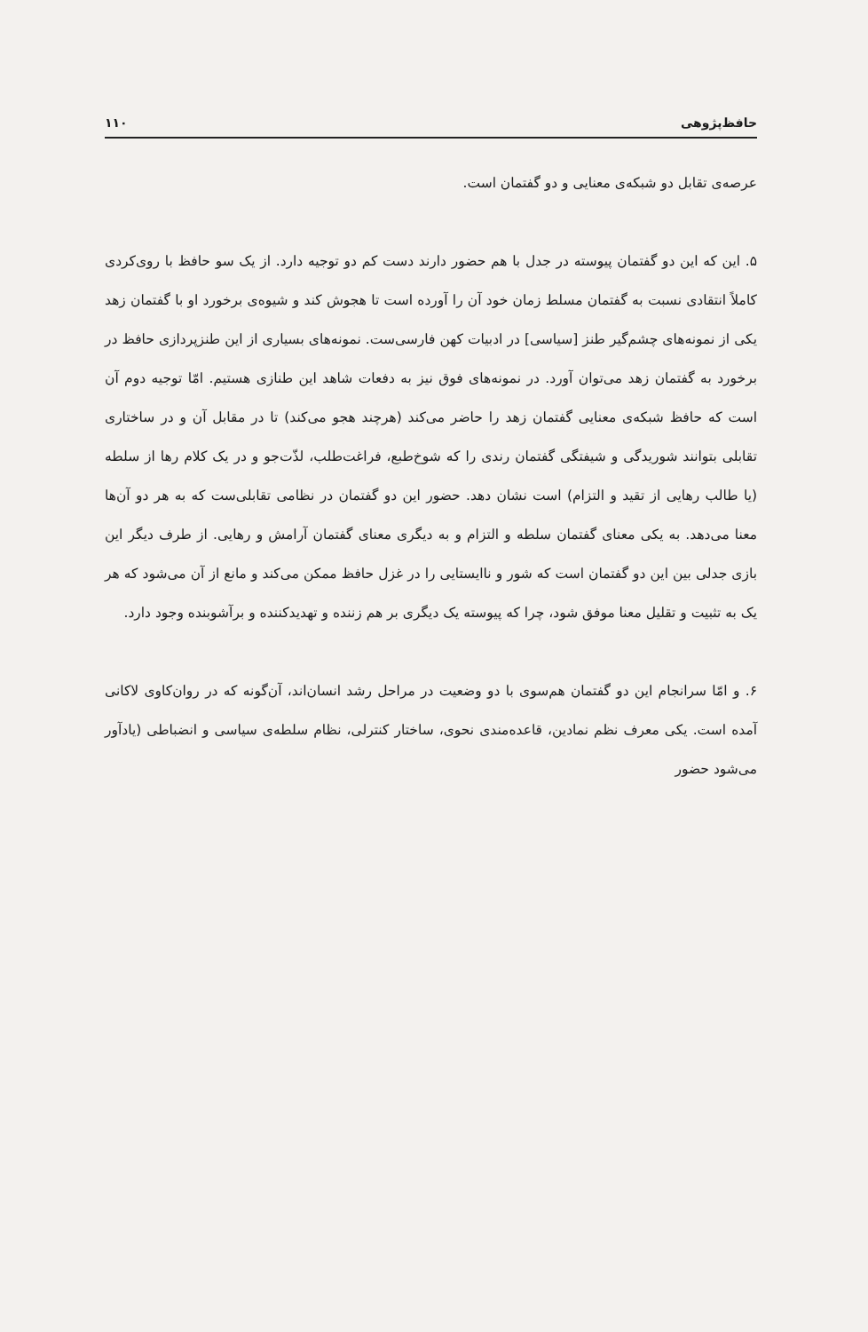حافظ‌پژوهی ۱۱۰
عرصه‌ی تقابل دو شبکه‌ی معنایی و دو گفتمان است.
۵. این که این دو گفتمان پیوسته در جدل با هم حضور دارند دست کم دو توجیه دارد. از یک سو حافظ با روی‌کردی کاملاً انتقادی نسبت به گفتمان مسلط زمان خود آن را آورده است تا هجوش کند و شیوه‌ی برخورد او با گفتمان زهد یکی از نمونه‌های چشم‌گیر طنز [سیاسی] در ادبیات کهن فارسی‌ست. نمونه‌های بسیاری از این طنزپردازی حافظ در برخورد به گفتمان زهد می‌توان آورد. در نمونه‌های فوق نیز به دفعات شاهد این طنازی هستیم. امّا توجیه دوم آن است که حافظ شبکه‌ی معنایی گفتمان زهد را حاضر می‌کند (هرچند هجو می‌کند) تا در مقابل آن و در ساختاری تقابلی بتوانند شوریدگی و شیفتگی گفتمان رندی را که شوخ‌طبع، فراغت‌طلب، لذّت‌جو و در یک کلام رها از سلطه (یا طالب رهایی از تقید و التزام) است نشان دهد. حضور این دو گفتمان در نظامی تقابلی‌ست که به هر دو آن‌ها معنا می‌دهد. به یکی معنای گفتمان سلطه و التزام و به دیگری معنای گفتمان آرامش و رهایی. از طرف دیگر این بازی جدلی بین این دو گفتمان است که شور و ناایستایی را در غزل حافظ ممکن می‌کند و مانع از آن می‌شود که هر یک به تثبیت و تقلیل معنا موفق شود، چرا که پیوسته یک دیگری بر هم زننده و تهدیدکننده و برآشوبنده وجود دارد.
۶. و امّا سرانجام این دو گفتمان هم‌سوی با دو وضعیت در مراحل رشد انسان‌اند، آن‌گونه که در روان‌کاوی لاکانی آمده است. یکی معرف نظم نمادین، قاعده‌مندی نحوی، ساختار کنترلی، نظام سلطه‌ی سیاسی و انضباطی (یادآور می‌شود حضور